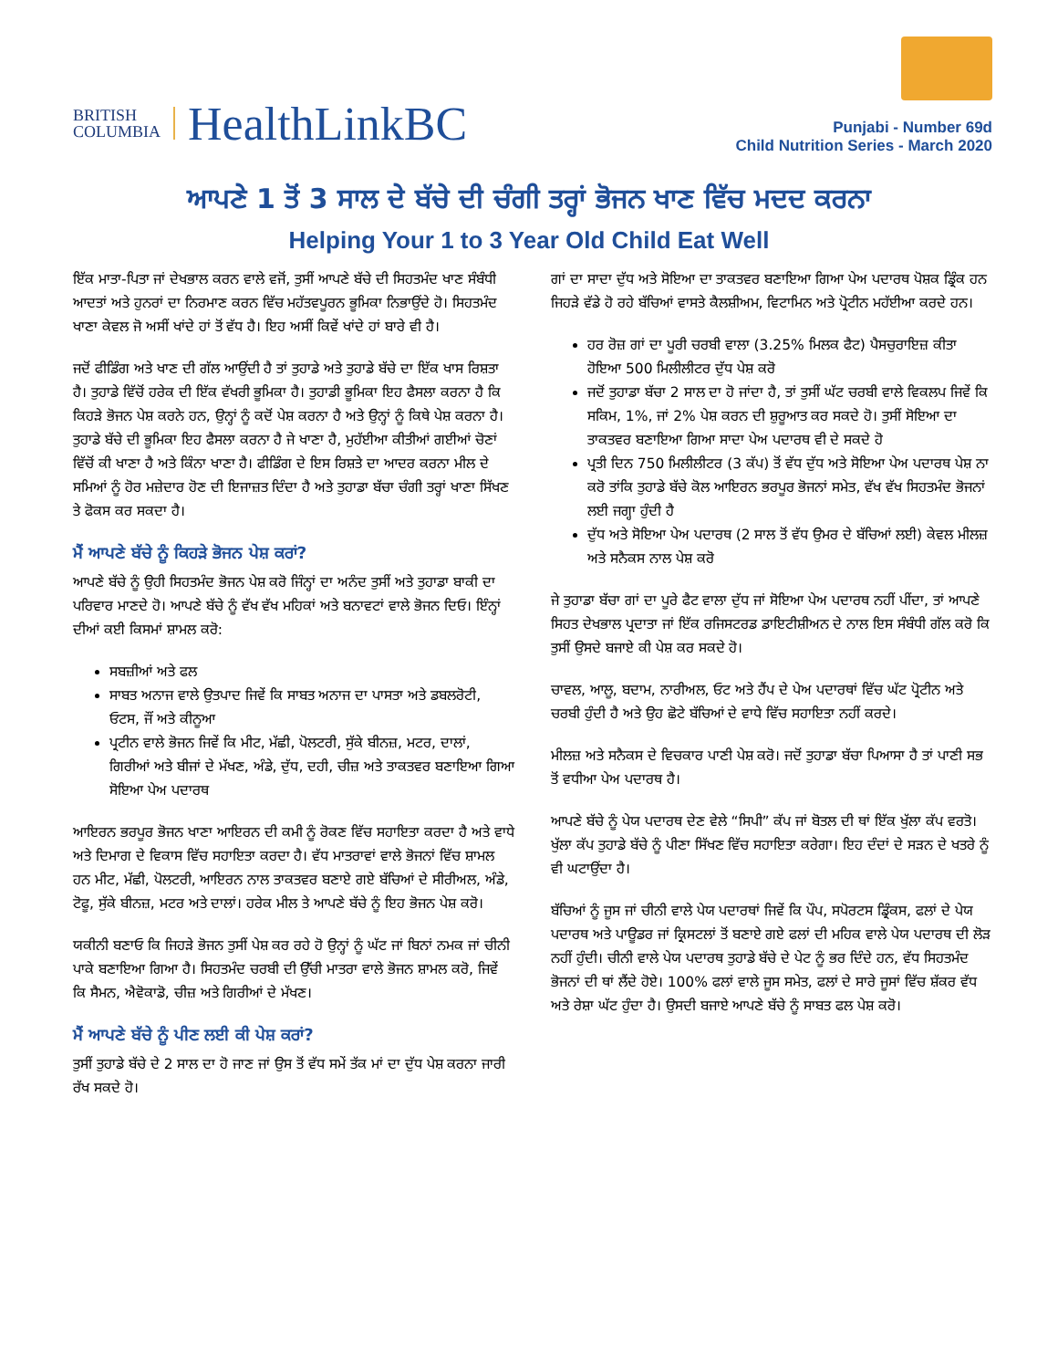BRITISH
COLUMBIA
HealthLinkBC
Punjabi - Number 69d
Child Nutrition Series - March 2020
ਆਪਣੇ 1 ਤੋਂ 3 ਸਾਲ ਦੇ ਬੱਚੇ ਦੀ ਚੰਗੀ ਤਰ੍ਹਾਂ ਭੋਜਨ ਖਾਣ ਵਿੱਚ ਮਦਦ ਕਰਨਾ
Helping Your 1 to 3 Year Old Child Eat Well
ਇੱਕ ਮਾਤਾ-ਪਿਤਾ ਜਾਂ ਦੇਖਭਾਲ ਕਰਨ ਵਾਲੇ ਵਜੋਂ, ਤੁਸੀਂ ਆਪਣੇ ਬੱਚੇ ਦੀ ਸਿਹਤਮੰਦ ਖਾਣ ਸੰਬੰਧੀ ਆਦਤਾਂ ਅਤੇ ਹੁਨਰਾਂ ਦਾ ਨਿਰਮਾਣ ਕਰਨ ਵਿੱਚ ਮਹੱਤਵਪੂਰਨ ਭੂਮਿਕਾ ਨਿਭਾਉਂਦੇ ਹੋ। ਸਿਹਤਮੰਦ ਖਾਣਾ ਕੇਵਲ ਜੋ ਅਸੀਂ ਖਾਂਦੇ ਹਾਂ ਤੋਂ ਵੱਧ ਹੈ। ਇਹ ਅਸੀਂ ਕਿਵੇਂ ਖਾਂਦੇ ਹਾਂ ਬਾਰੇ ਵੀ ਹੈ।
ਜਦੋਂ ਫੀਡਿੰਗ ਅਤੇ ਖਾਣ ਦੀ ਗੱਲ ਆਉਂਦੀ ਹੈ ਤਾਂ ਤੁਹਾਡੇ ਅਤੇ ਤੁਹਾਡੇ ਬੱਚੇ ਦਾ ਇੱਕ ਖਾਸ ਰਿਸ਼ਤਾ ਹੈ। ਤੁਹਾਡੇ ਵਿੱਚੋਂ ਹਰੇਕ ਦੀ ਇੱਕ ਵੱਖਰੀ ਭੂਮਿਕਾ ਹੈ। ਤੁਹਾਡੀ ਭੂਮਿਕਾ ਇਹ ਫੈਸਲਾ ਕਰਨਾ ਹੈ ਕਿ ਕਿਹੜੇ ਭੋਜਨ ਪੇਸ਼ ਕਰਨੇ ਹਨ, ਉਨ੍ਹਾਂ ਨੂੰ ਕਦੋਂ ਪੇਸ਼ ਕਰਨਾ ਹੈ ਅਤੇ ਉਨ੍ਹਾਂ ਨੂੰ ਕਿਥੇ ਪੇਸ਼ ਕਰਨਾ ਹੈ। ਤੁਹਾਡੇ ਬੱਚੇ ਦੀ ਭੂਮਿਕਾ ਇਹ ਫੈਸਲਾ ਕਰਨਾ ਹੈ ਜੇ ਖਾਣਾ ਹੈ, ਮੁਹੱਈਆ ਕੀਤੀਆਂ ਗਈਆਂ ਚੋਣਾਂ ਵਿੱਚੋਂ ਕੀ ਖਾਣਾ ਹੈ ਅਤੇ ਕਿੰਨਾ ਖਾਣਾ ਹੈ। ਫੀਡਿੰਗ ਦੇ ਇਸ ਰਿਸ਼ਤੇ ਦਾ ਆਦਰ ਕਰਨਾ ਮੀਲ ਦੇ ਸਮਿਆਂ ਨੂੰ ਹੋਰ ਮਜ਼ੇਦਾਰ ਹੋਣ ਦੀ ਇਜਾਜ਼ਤ ਦਿੰਦਾ ਹੈ ਅਤੇ ਤੁਹਾਡਾ ਬੱਚਾ ਚੰਗੀ ਤਰ੍ਹਾਂ ਖਾਣਾ ਸਿੱਖਣ ਤੇ ਫੋਕਸ ਕਰ ਸਕਦਾ ਹੈ।
ਮੈਂ ਆਪਣੇ ਬੱਚੇ ਨੂੰ ਕਿਹੜੇ ਭੋਜਨ ਪੇਸ਼ ਕਰਾਂ?
ਆਪਣੇ ਬੱਚੇ ਨੂੰ ਉਹੀ ਸਿਹਤਮੰਦ ਭੋਜਨ ਪੇਸ਼ ਕਰੋ ਜਿੰਨ੍ਹਾਂ ਦਾ ਅਨੰਦ ਤੁਸੀਂ ਅਤੇ ਤੁਹਾਡਾ ਬਾਕੀ ਦਾ ਪਰਿਵਾਰ ਮਾਣਦੇ ਹੋ। ਆਪਣੇ ਬੱਚੇ ਨੂੰ ਵੱਖ ਵੱਖ ਮਹਿਕਾਂ ਅਤੇ ਬਨਾਵਟਾਂ ਵਾਲੇ ਭੋਜਨ ਦਿਓ। ਇੰਨ੍ਹਾਂ ਦੀਆਂ ਕਈ ਕਿਸਮਾਂ ਸ਼ਾਮਲ ਕਰੋ:
ਸਬਜ਼ੀਆਂ ਅਤੇ ਫਲ
ਸਾਬਤ ਅਨਾਜ ਵਾਲੇ ਉਤਪਾਦ ਜਿਵੇਂ ਕਿ ਸਾਬਤ ਅਨਾਜ ਦਾ ਪਾਸਤਾ ਅਤੇ ਡਬਲਰੋਟੀ, ਓਟਸ, ਜੌਂ ਅਤੇ ਕੀਨੂਆ
ਪ੍ਰਟੀਨ ਵਾਲੇ ਭੋਜਨ ਜਿਵੇਂ ਕਿ ਮੀਟ, ਮੱਛੀ, ਪੋਲਟਰੀ, ਸੁੱਕੇ ਬੀਨਜ਼, ਮਟਰ, ਦਾਲਾਂ, ਗਿਰੀਆਂ ਅਤੇ ਬੀਜਾਂ ਦੇ ਮੱਖਣ, ਅੰਡੇ, ਦੁੱਧ, ਦਹੀ, ਚੀਜ਼ ਅਤੇ ਤਾਕਤਵਰ ਬਣਾਇਆ ਗਿਆ ਸੋਇਆ ਪੇਅ ਪਦਾਰਥ
ਆਇਰਨ ਭਰਪੂਰ ਭੋਜਨ ਖਾਣਾ ਆਇਰਨ ਦੀ ਕਮੀ ਨੂੰ ਰੋਕਣ ਵਿੱਚ ਸਹਾਇਤਾ ਕਰਦਾ ਹੈ ਅਤੇ ਵਾਧੇ ਅਤੇ ਦਿਮਾਗ ਦੇ ਵਿਕਾਸ ਵਿੱਚ ਸਹਾਇਤਾ ਕਰਦਾ ਹੈ। ਵੱਧ ਮਾਤਰਾਵਾਂ ਵਾਲੇ ਭੋਜਨਾਂ ਵਿੱਚ ਸ਼ਾਮਲ ਹਨ ਮੀਟ, ਮੱਛੀ, ਪੋਲਟਰੀ, ਆਇਰਨ ਨਾਲ ਤਾਕਤਵਰ ਬਣਾਏ ਗਏ ਬੱਚਿਆਂ ਦੇ ਸੀਰੀਅਲ, ਅੰਡੇ, ਟੋਫੂ, ਸੁੱਕੇ ਬੀਨਜ਼, ਮਟਰ ਅਤੇ ਦਾਲਾਂ। ਹਰੇਕ ਮੀਲ ਤੇ ਆਪਣੇ ਬੱਚੇ ਨੂੰ ਇਹ ਭੋਜਨ ਪੇਸ਼ ਕਰੋ।
ਯਕੀਨੀ ਬਣਾਓ ਕਿ ਜਿਹੜੇ ਭੋਜਨ ਤੁਸੀਂ ਪੇਸ਼ ਕਰ ਰਹੇ ਹੋ ਉਨ੍ਹਾਂ ਨੂੰ ਘੱਟ ਜਾਂ ਬਿਨਾਂ ਨਮਕ ਜਾਂ ਚੀਨੀ ਪਾਕੇ ਬਣਾਇਆ ਗਿਆ ਹੈ। ਸਿਹਤਮੰਦ ਚਰਬੀ ਦੀ ਉੱਚੀ ਮਾਤਰਾ ਵਾਲੇ ਭੋਜਨ ਸ਼ਾਮਲ ਕਰੋ, ਜਿਵੇਂ ਕਿ ਸੈਮਨ, ਐਵੋਕਾਡੋ, ਚੀਜ਼ ਅਤੇ ਗਿਰੀਆਂ ਦੇ ਮੱਖਣ।
ਮੈਂ ਆਪਣੇ ਬੱਚੇ ਨੂੰ ਪੀਣ ਲਈ ਕੀ ਪੇਸ਼ ਕਰਾਂ?
ਤੁਸੀਂ ਤੁਹਾਡੇ ਬੱਚੇ ਦੇ 2 ਸਾਲ ਦਾ ਹੋ ਜਾਣ ਜਾਂ ਉਸ ਤੋਂ ਵੱਧ ਸਮੇਂ ਤੱਕ ਮਾਂ ਦਾ ਦੁੱਧ ਪੇਸ਼ ਕਰਨਾ ਜਾਰੀ ਰੱਖ ਸਕਦੇ ਹੋ।
ਗਾਂ ਦਾ ਸਾਦਾ ਦੁੱਧ ਅਤੇ ਸੋਇਆ ਦਾ ਤਾਕਤਵਰ ਬਣਾਇਆ ਗਿਆ ਪੇਅ ਪਦਾਰਥ ਪੋਸ਼ਕ ਡ੍ਰਿੰਕ ਹਨ ਜਿਹੜੇ ਵੱਡੇ ਹੋ ਰਹੇ ਬੱਚਿਆਂ ਵਾਸਤੇ ਕੈਲਸ਼ੀਅਮ, ਵਿਟਾਮਿਨ ਅਤੇ ਪ੍ਰੋਟੀਨ ਮਹੱਈਆ ਕਰਦੇ ਹਨ।
ਹਰ ਰੋਜ਼ ਗਾਂ ਦਾ ਪੂਰੀ ਚਰਬੀ ਵਾਲਾ (3.25% ਮਿਲਕ ਫੈਟ) ਪੈਸਚੁਰਾਇਜ਼ ਕੀਤਾ ਹੋਇਆ 500 ਮਿਲੀਲੀਟਰ ਦੁੱਧ ਪੇਸ਼ ਕਰੋ
ਜਦੋਂ ਤੁਹਾਡਾ ਬੱਚਾ 2 ਸਾਲ ਦਾ ਹੋ ਜਾਂਦਾ ਹੈ, ਤਾਂ ਤੁਸੀਂ ਘੱਟ ਚਰਬੀ ਵਾਲੇ ਵਿਕਲਪ ਜਿਵੇਂ ਕਿ ਸਕਿਮ, 1%, ਜਾਂ 2% ਪੇਸ਼ ਕਰਨ ਦੀ ਸ਼ੁਰੂਆਤ ਕਰ ਸਕਦੇ ਹੋ। ਤੁਸੀਂ ਸੋਇਆ ਦਾ ਤਾਕਤਵਰ ਬਣਾਇਆ ਗਿਆ ਸਾਦਾ ਪੇਅ ਪਦਾਰਥ ਵੀ ਦੇ ਸਕਦੇ ਹੋ
ਪ੍ਰਤੀ ਦਿਨ 750 ਮਿਲੀਲੀਟਰ (3 ਕੱਪ) ਤੋਂ ਵੱਧ ਦੁੱਧ ਅਤੇ ਸੋਇਆ ਪੇਅ ਪਦਾਰਥ ਪੇਸ਼ ਨਾ ਕਰੋ ਤਾਂਕਿ ਤੁਹਾਡੇ ਬੱਚੇ ਕੋਲ ਆਇਰਨ ਭਰਪੂਰ ਭੋਜਨਾਂ ਸਮੇਤ, ਵੱਖ ਵੱਖ ਸਿਹਤਮੰਦ ਭੋਜਨਾਂ ਲਈ ਜਗ੍ਹਾ ਹੁੰਦੀ ਹੈ
ਦੁੱਧ ਅਤੇ ਸੋਇਆ ਪੇਅ ਪਦਾਰਥ (2 ਸਾਲ ਤੋਂ ਵੱਧ ਉਮਰ ਦੇ ਬੱਚਿਆਂ ਲਈ) ਕੇਵਲ ਮੀਲਜ਼ ਅਤੇ ਸਨੈਕਸ ਨਾਲ ਪੇਸ਼ ਕਰੋ
ਜੇ ਤੁਹਾਡਾ ਬੱਚਾ ਗਾਂ ਦਾ ਪੂਰੇ ਫੈਟ ਵਾਲਾ ਦੁੱਧ ਜਾਂ ਸੋਇਆ ਪੇਅ ਪਦਾਰਥ ਨਹੀਂ ਪੀਂਦਾ, ਤਾਂ ਆਪਣੇ ਸਿਹਤ ਦੇਖਭਾਲ ਪ੍ਰਦਾਤਾ ਜਾਂ ਇੱਕ ਰਜਿਸਟਰਡ ਡਾਇਟੀਸ਼ੀਅਨ ਦੇ ਨਾਲ ਇਸ ਸੰਬੰਧੀ ਗੱਲ ਕਰੋ ਕਿ ਤੁਸੀਂ ਉਸਦੇ ਬਜਾਏ ਕੀ ਪੇਸ਼ ਕਰ ਸਕਦੇ ਹੋ।
ਚਾਵਲ, ਆਲੂ, ਬਦਾਮ, ਨਾਰੀਅਲ, ਓਟ ਅਤੇ ਹੈਂਪ ਦੇ ਪੇਅ ਪਦਾਰਥਾਂ ਵਿੱਚ ਘੱਟ ਪ੍ਰੋਟੀਨ ਅਤੇ ਚਰਬੀ ਹੁੰਦੀ ਹੈ ਅਤੇ ਉਹ ਛੋਟੇ ਬੱਚਿਆਂ ਦੇ ਵਾਧੇ ਵਿੱਚ ਸਹਾਇਤਾ ਨਹੀਂ ਕਰਦੇ।
ਮੀਲਜ਼ ਅਤੇ ਸਨੈਕਸ ਦੇ ਵਿਚਕਾਰ ਪਾਣੀ ਪੇਸ਼ ਕਰੋ। ਜਦੋਂ ਤੁਹਾਡਾ ਬੱਚਾ ਪਿਆਸਾ ਹੈ ਤਾਂ ਪਾਣੀ ਸਭ ਤੋਂ ਵਧੀਆ ਪੇਅ ਪਦਾਰਥ ਹੈ।
ਆਪਣੇ ਬੱਚੇ ਨੂੰ ਪੇਯ ਪਦਾਰਥ ਦੇਣ ਵੇਲੇ “ਸਿਪੀ” ਕੱਪ ਜਾਂ ਬੋਤਲ ਦੀ ਥਾਂ ਇੱਕ ਖੁੱਲਾ ਕੱਪ ਵਰਤੋ। ਖੁੱਲਾ ਕੱਪ ਤੁਹਾਡੇ ਬੱਚੇ ਨੂੰ ਪੀਣਾ ਸਿੱਖਣ ਵਿੱਚ ਸਹਾਇਤਾ ਕਰੇਗਾ। ਇਹ ਦੰਦਾਂ ਦੇ ਸੜਨ ਦੇ ਖਤਰੇ ਨੂੰ ਵੀ ਘਟਾਉਂਦਾ ਹੈ।
ਬੱਚਿਆਂ ਨੂੰ ਜੂਸ ਜਾਂ ਚੀਨੀ ਵਾਲੇ ਪੇਯ ਪਦਾਰਥਾਂ ਜਿਵੇਂ ਕਿ ਪੌਪ, ਸਪੋਰਟਸ ਡ੍ਰਿੰਕਸ, ਫਲਾਂ ਦੇ ਪੇਯ ਪਦਾਰਥ ਅਤੇ ਪਾਊਡਰ ਜਾਂ ਕ੍ਰਿਸਟਲਾਂ ਤੋਂ ਬਣਾਏ ਗਏ ਫਲਾਂ ਦੀ ਮਹਿਕ ਵਾਲੇ ਪੇਯ ਪਦਾਰਥ ਦੀ ਲੋੜ ਨਹੀਂ ਹੁੰਦੀ। ਚੀਨੀ ਵਾਲੇ ਪੇਯ ਪਦਾਰਥ ਤੁਹਾਡੇ ਬੱਚੇ ਦੇ ਪੇਟ ਨੂੰ ਭਰ ਦਿੰਦੇ ਹਨ, ਵੱਧ ਸਿਹਤਮੰਦ ਭੋਜਨਾਂ ਦੀ ਥਾਂ ਲੈਂਦੇ ਹੋਏ। 100% ਫਲਾਂ ਵਾਲੇ ਜੂਸ ਸਮੇਤ, ਫਲਾਂ ਦੇ ਸਾਰੇ ਜੂਸਾਂ ਵਿੱਚ ਸ਼ੱਕਰ ਵੱਧ ਅਤੇ ਰੇਸ਼ਾ ਘੱਟ ਹੁੰਦਾ ਹੈ। ਉਸਦੀ ਬਜਾਏ ਆਪਣੇ ਬੱਚੇ ਨੂੰ ਸਾਬਤ ਫਲ ਪੇਸ਼ ਕਰੋ।